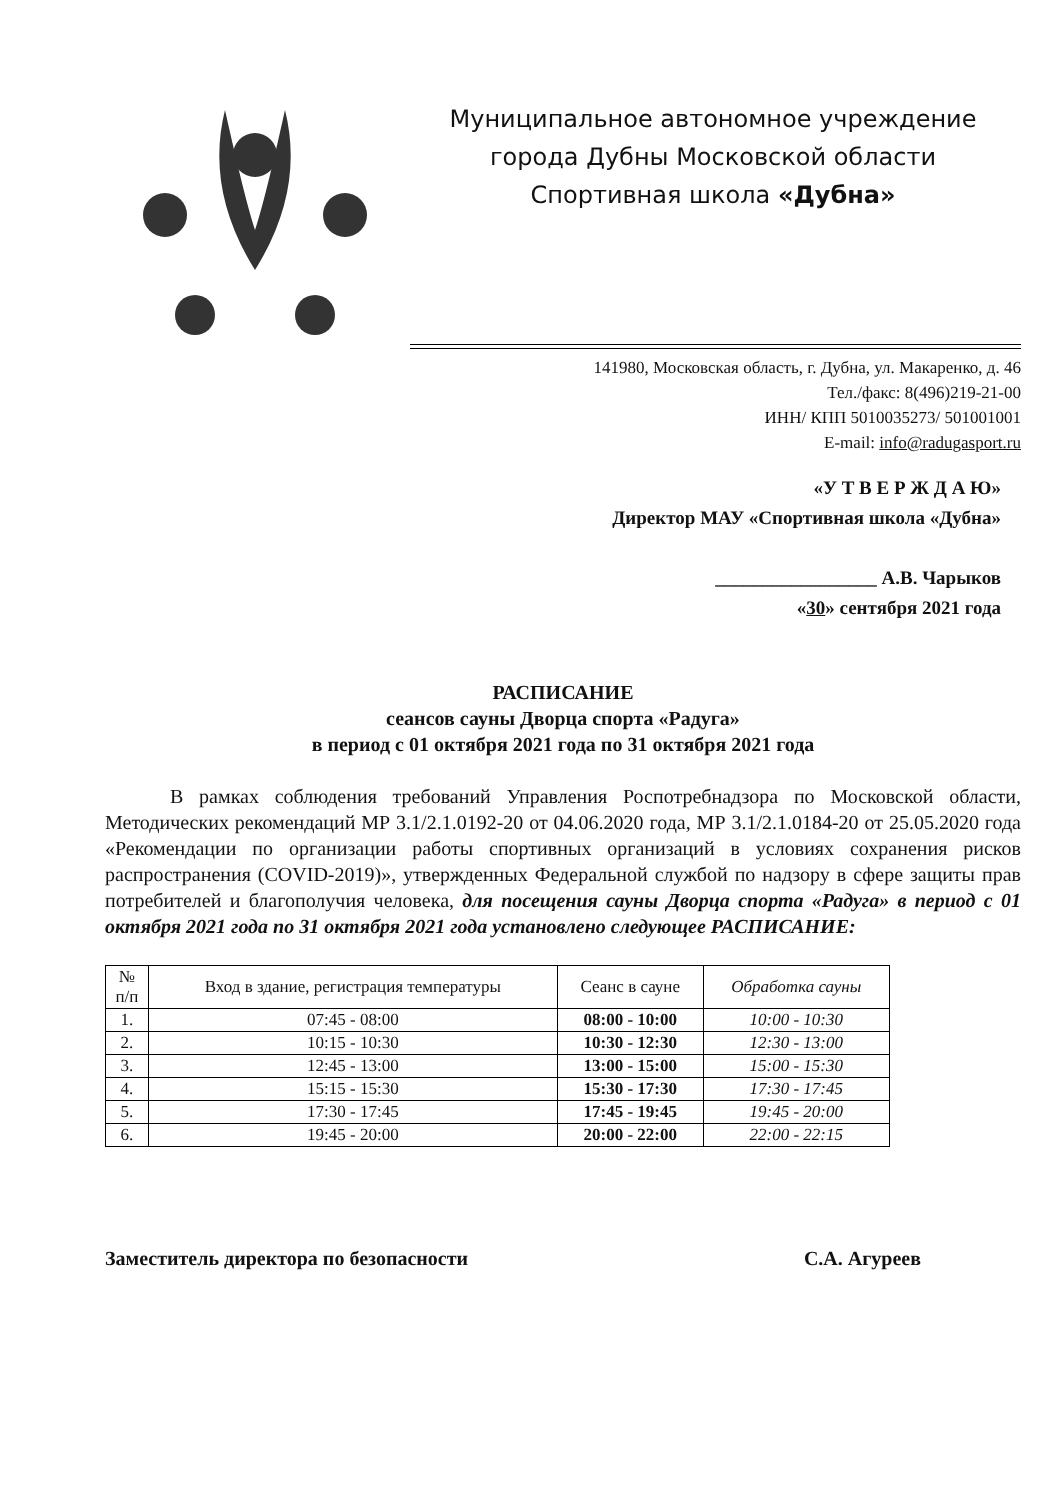Муниципальное автономное учреждение
города Дубны Московской области
Спортивная школа «Дубна»
141980, Московская область, г. Дубна, ул. Макаренко, д. 46
Тел./факс: 8(496)219-21-00
ИНН/ КПП 5010035273/ 501001001
E-mail: info@radugasport.ru
«У Т В Е Р Ж Д А Ю»
Директор МАУ «Спортивная школа «Дубна»
_________________ А.В. Чарыков
«30» сентября 2021 года
РАСПИСАНИЕ
сеансов сауны Дворца спорта «Радуга»
в период с 01 октября 2021 года по 31 октября 2021 года
В рамках соблюдения требований Управления Роспотребнадзора по Московской области, Методических рекомендаций МР 3.1/2.1.0192-20 от 04.06.2020 года, МР 3.1/2.1.0184-20 от 25.05.2020 года «Рекомендации по организации работы спортивных организаций в условиях сохранения рисков распространения (COVID-2019)», утвержденных Федеральной службой по надзору в сфере защиты прав потребителей и благополучия человека, для посещения сауны Дворца спорта «Радуга» в период с 01 октября 2021 года по 31 октября 2021 года установлено следующее РАСПИСАНИЕ:
| № п/п | Вход в здание, регистрация температуры | Сеанс в сауне | Обработка сауны |
| --- | --- | --- | --- |
| 1. | 07:45 - 08:00 | 08:00 - 10:00 | 10:00 - 10:30 |
| 2. | 10:15 - 10:30 | 10:30 - 12:30 | 12:30 - 13:00 |
| 3. | 12:45 - 13:00 | 13:00 - 15:00 | 15:00 - 15:30 |
| 4. | 15:15 - 15:30 | 15:30 - 17:30 | 17:30 - 17:45 |
| 5. | 17:30 - 17:45 | 17:45 - 19:45 | 19:45 - 20:00 |
| 6. | 19:45 - 20:00 | 20:00 - 22:00 | 22:00 - 22:15 |
Заместитель директора по безопасности С.А. Агуреев